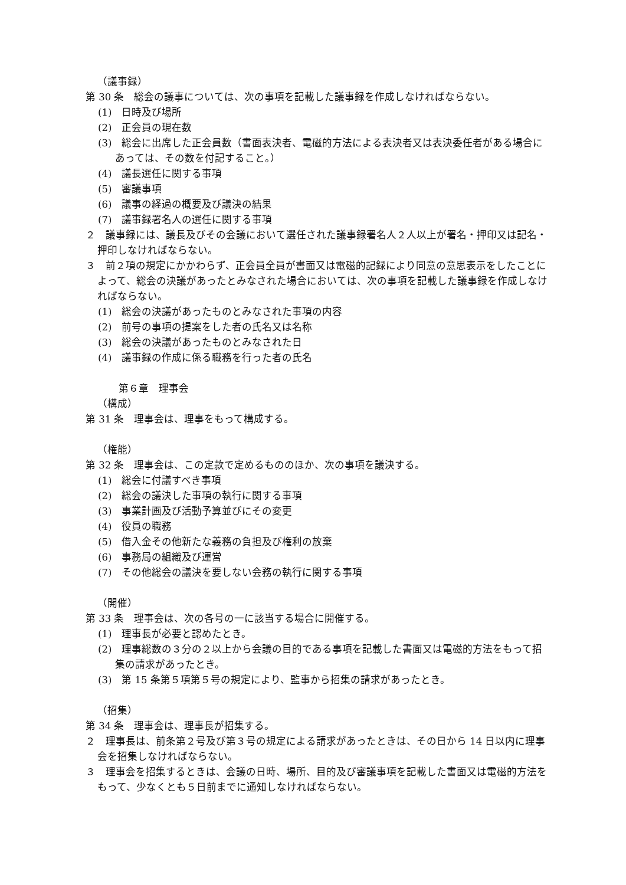（議事録）
第 30 条　総会の議事については、次の事項を記載した議事録を作成しなければならない。
(1)　日時及び場所
(2)　正会員の現在数
(3)　総会に出席した正会員数（書面表決者、電磁的方法による表決者又は表決委任者がある場合にあっては、その数を付記すること。）
(4)　議長選任に関する事項
(5)　審議事項
(6)　議事の経過の概要及び議決の結果
(7)　議事録署名人の選任に関する事項
２　議事録には、議長及びその会議において選任された議事録署名人２人以上が署名・押印又は記名・押印しなければならない。
３　前２項の規定にかかわらず、正会員全員が書面又は電磁的記録により同意の意思表示をしたことによって、総会の決議があったとみなされた場合においては、次の事項を記載した議事録を作成しなければならない。
(1)　総会の決議があったものとみなされた事項の内容
(2)　前号の事項の提案をした者の氏名又は名称
(3)　総会の決議があったものとみなされた日
(4)　議事録の作成に係る職務を行った者の氏名
第６章　理事会
（構成）
第 31 条　理事会は、理事をもって構成する。
（権能）
第 32 条　理事会は、この定款で定めるもののほか、次の事項を議決する。
(1)　総会に付議すべき事項
(2)　総会の議決した事項の執行に関する事項
(3)　事業計画及び活動予算並びにその変更
(4)　役員の職務
(5)　借入金その他新たな義務の負担及び権利の放棄
(6)　事務局の組織及び運営
(7)　その他総会の議決を要しない会務の執行に関する事項
（開催）
第 33 条　理事会は、次の各号の一に該当する場合に開催する。
(1)　理事長が必要と認めたとき。
(2)　理事総数の３分の２以上から会議の目的である事項を記載した書面又は電磁的方法をもって招集の請求があったとき。
(3)　第 15 条第５項第５号の規定により、監事から招集の請求があったとき。
（招集）
第 34 条　理事会は、理事長が招集する。
２　理事長は、前条第２号及び第３号の規定による請求があったときは、その日から 14 日以内に理事会を招集しなければならない。
３　理事会を招集するときは、会議の日時、場所、目的及び審議事項を記載した書面又は電磁的方法をもって、少なくとも５日前までに通知しなければならない。